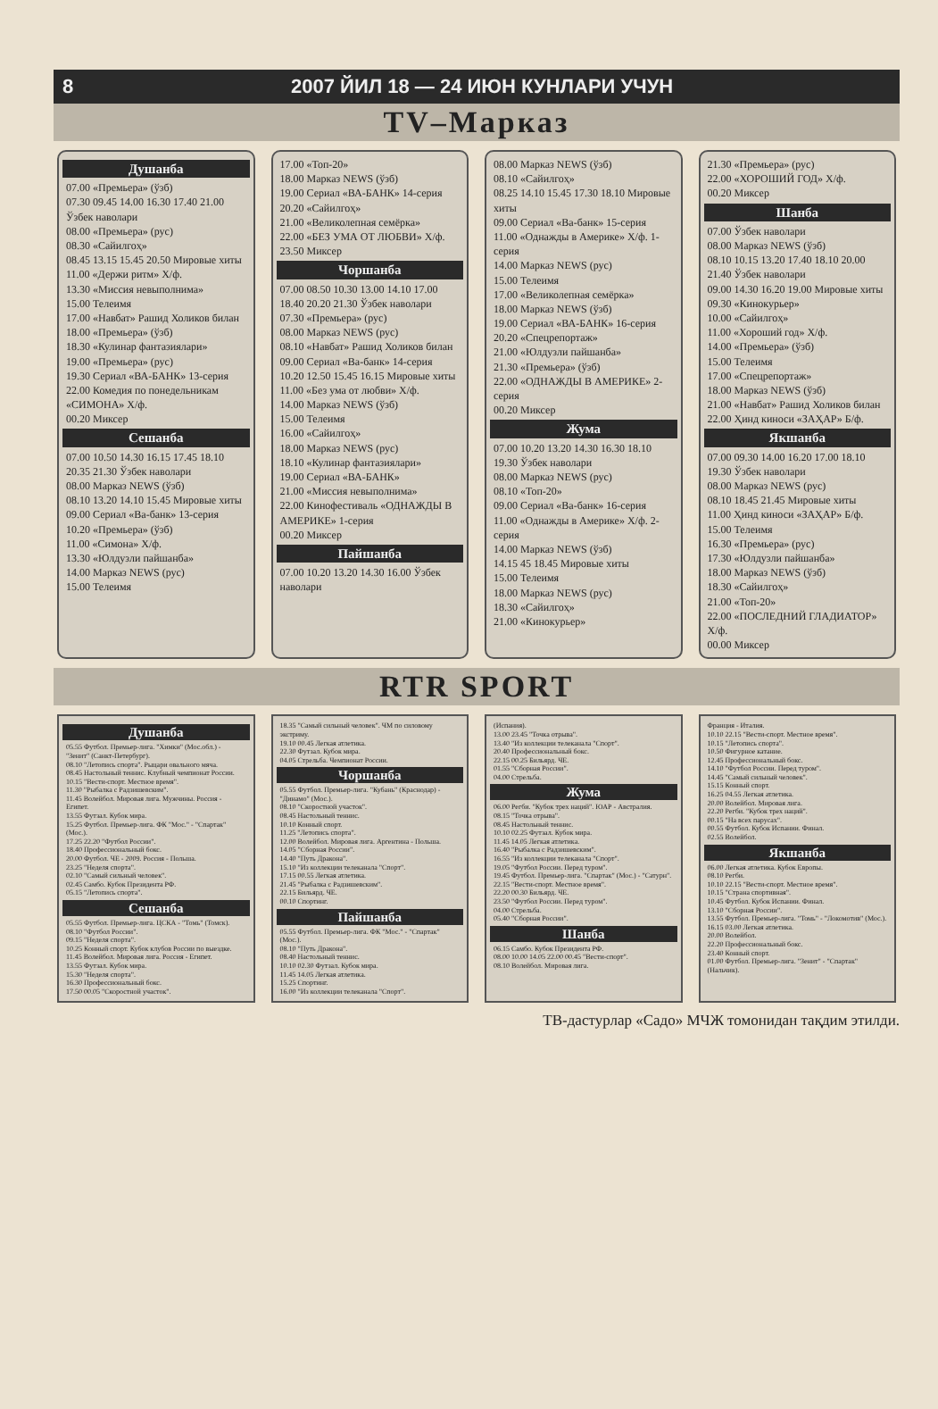8 2007 ЙИЛ 18 — 24 ИЮН КУНЛАРИ УЧУН
TV–Марказ
Душанба
07.00 «Премьера» (ўзб)
07.30 09.45 14.00 16.30 17.40 21.00 Ўзбек наволари
08.00 «Премьера» (рус)
08.30 «Сайилгоҳ»
08.45 13.15 15.45 20.50 Мировые хиты
11.00 «Держи ритм» Х/ф.
13.30 «Миссия невыполнима»
15.00 Телеимя
17.00 «Навбат» Рашид Холиков билан
18.00 «Премьера» (ўзб)
18.30 «Кулинар фантазиялари»
19.00 «Премьера» (рус)
19.30 Сериал «ВА-БАНК» 13-серия
22.00 Комедия по понедельникам «СИМОНА» Х/ф.
00.20 Миксер
Сешанба
07.00 10.50 14.30 16.15 17.45 18.10 20.35 21.30 Ўзбек наволари
08.00 Марказ NEWS (ўзб)
08.10 13.20 14.10 15.45 Мировые хиты
09.00 Сериал «Ва-банк» 13-серия
10.20 «Премьера» (ўзб)
11.00 «Симона» Х/ф.
13.30 «Юлдузли пайшанба»
14.00 Марказ NEWS (рус)
15.00 Телеимя
17.00 «Топ-20»
18.00 Марказ NEWS (ўзб)
19.00 Сериал «ВА-БАНК» 14-серия
20.20 «Сайилгоҳ»
21.00 «Великолепная семёрка»
22.00 «БЕЗ УМА ОТ ЛЮБВИ» Х/ф.
23.50 Миксер
Чоршанба
07.00 08.50 10.30 13.00 14.10 17.00 18.40 20.20 21.30 Ўзбек наволари
07.30 «Премьера» (рус)
08.00 Марказ NEWS (рус)
08.10 «Навбат» Рашид Холиков билан
09.00 Сериал «Ва-банк» 14-серия
10.20 12.50 15.45 16.15 Мировые хиты
11.00 «Без ума от любви» Х/ф.
14.00 Марказ NEWS (ўзб)
15.00 Телеимя
16.00 «Сайилгоҳ»
18.00 Марказ NEWS (рус)
18.10 «Кулинар фантазиялари»
19.00 Сериал «ВА-БАНК»
21.00 «Миссия невыполнима»
22.00 Кинофестиваль «ОДНАЖДЫ В АМЕРИКЕ» 1-серия
00.20 Миксер
Пайшанба
07.00 10.20 13.20 14.30 16.00 Ўзбек наволари
08.00 Марказ NEWS (ўзб)
08.10 «Сайилгоҳ»
08.25 14.10 15.45 17.30 18.10 Мировые хиты
09.00 Сериал «Ва-банк» 15-серия
11.00 «Однажды в Америке» Х/ф. 1-серия
14.00 Марказ NEWS (рус)
15.00 Телеимя
17.00 «Великолепная семёрка»
18.00 Марказ NEWS (ўзб)
19.00 Сериал «ВА-БАНК» 16-серия
20.20 «Спецрепортаж»
21.00 «Юлдузли пайшанба»
21.30 «Премьера» (ўзб)
22.00 «ОДНАЖДЫ В АМЕРИКЕ» 2-серия
00.20 Миксер
Жума
07.00 10.20 13.20 14.30 16.30 18.10 19.30 Ўзбек наволари
08.00 Марказ NEWS (рус)
08.10 «Топ-20»
09.00 Сериал «Ва-банк» 16-серия
11.00 «Однажды в Америке» Х/ф. 2-серия
14.00 Марказ NEWS (ўзб)
14.15 45 18.45 Мировые хиты
15.00 Телеимя
18.00 Марказ NEWS (рус)
18.30 «Сайилгоҳ»
21.00 «Кинокурьер»
21.30 «Премьера» (рус)
22.00 «ХОРОШИЙ ГОД» Х/ф.
00.20 Миксер
Шанба
07.00 Ўзбек наволари
08.00 Марказ NEWS (ўзб)
08.10 10.15 13.20 17.40 18.10 20.00 21.40 Ўзбек наволари
09.00 14.30 16.20 19.00 Мировые хиты
09.30 «Кинокурьер»
10.00 «Сайилгоҳ»
11.00 «Хороший год» Х/ф.
14.00 «Премьера» (ўзб)
15.00 Телеимя
17.00 «Спецрепортаж»
18.00 Марказ NEWS (ўзб)
21.00 «Навбат» Рашид Холиков билан
22.00 Ҳинд киноси «ЗАҲАР» Б/ф.
Якшанба
07.00 09.30 14.00 16.20 17.00 18.10 19.30 Ўзбек наволари
08.00 Марказ NEWS (рус)
08.10 18.45 21.45 Мировые хиты
11.00 Ҳинд киноси «ЗАҲАР» Б/ф.
15.00 Телеимя
16.30 «Премьера» (рус)
17.30 «Юлдузли пайшанба»
18.00 Марказ NEWS (ўзб)
18.30 «Сайилгоҳ»
21.00 «Топ-20»
22.00 «ПОСЛЕДНИЙ ГЛАДИАТОР» Х/ф.
00.00 Миксер
RTR SPORT
Душанба
05.55 Футбол. Премьер-лига. "Химки" (Мос.обл.) - "Зенит" (Санкт-Петербург).
08.10 "Летопись спорта". Рыцари овального мяча.
08.45 Настольный теннис. Клубный чемпионат России.
10.15 "Вести-спорт. Местное время".
11.30 "Рыбалка с Радзишевским".
11.45 Волейбол. Мировая лига. Мужчины. Россия - Египет.
13.55 Футзал. Кубок мира.
15.25 Футбол. Премьер-лига. ФК "Мос." - "Спартак" (Мос.).
17.25 22.20 "Футбол России".
18.40 Профессиональный бокс.
20.00 Футбол. ЧЕ - 2009. Россия - Польша.
23.25 "Неделя спорта".
02.10 "Самый сильный человек".
02.45 Самбо. Кубок Президента РФ.
05.15 "Летопись спорта".
Сешанба
05.55 Футбол. Премьер-лига. ЦСКА - "Томь" (Томск).
08.10 "Футбол России".
09.15 "Неделя спорта".
10.25 Конный спорт. Кубок клубов России по выездке.
11.45 Волейбол. Мировая лига. Россия - Египет.
13.55 Футзал. Кубок мира.
15.30 "Неделя спорта".
16.30 Профессиональный бокс.
17.50 00.05 "Скоростной участок".
18.35 "Самый сильный человек". ЧМ по силовому экстриму.
19.10 00.45 Легкая атлетика.
22.30 Футзал. Кубок мира.
04.05 Стрельба. Чемпионат России.
Чоршанба
05.55 Футбол. Премьер-лига. "Кубань" (Краснодар) - "Динамо" (Мос.).
08.10 "Скоростной участок".
08.45 Настольный теннис.
10.10 Конный спорт.
11.25 "Летопись спорта".
12.00 Волейбол. Мировая лига. Аргентина - Польша.
14.05 "Сборная России".
14.40 "Путь Дракона".
15.10 "Из коллекции телеканала "Спорт".
17.15 00.55 Легкая атлетика.
21.45 "Рыбалка с Радзишевским".
22.15 Бильярд. ЧЕ.
00.10 Спортинг.
Пайшанба
05.55 Футбол. Премьер-лига. ФК "Мос." - "Спартак" (Мос.).
08.10 "Путь Дракона".
08.40 Настольный теннис.
10.10 02.30 Футзал. Кубок мира.
11.45 14.05 Легкая атлетика.
15.25 Спортинг.
16.00 "Из коллекции телеканала "Спорт".
(Испания).
13.00 23.45 "Точка отрыва".
13.40 "Из коллекции телеканала "Спорт".
20.40 Профессиональный бокс.
22.15 00.25 Бильярд. ЧЕ.
01.55 "Сборная России".
04.00 Стрельба.
Жума
06.00 Регби. "Кубок трех наций". ЮАР - Австралия.
08.15 "Точка отрыва".
08.45 Настольный теннис.
10.10 02.25 Футзал. Кубок мира.
11.45 14.05 Легкая атлетика.
16.40 "Рыбалка с Радзишевским".
16.55 "Из коллекции телеканала "Спорт".
19.05 "Футбол России. Перед туром".
19.45 Футбол. Премьер-лига. "Спартак" (Мос.) - "Сатурн".
22.15 "Вести-спорт. Местное время".
22.20 00.30 Бильярд. ЧЕ.
23.50 "Футбол России. Перед туром".
04.00 Стрельба.
05.40 "Сборная России".
Шанба
06.15 Самбо. Кубок Президента РФ.
08.00 10.00 14.05 22.00 00.45 "Вести-спорт".
08.10 Волейбол. Мировая лига.
Франция - Италия.
10.10 22.15 "Вести-спорт. Местное время".
10.15 "Летопись спорта".
10.50 Фигурное катание.
12.45 Профессиональный бокс.
14.10 "Футбол России. Перед туром".
14.45 "Самый сильный человек".
15.15 Конный спорт.
16.25 04.55 Легкая атлетика.
20.00 Волейбол. Мировая лига.
22.20 Регби. "Кубок трех наций".
00.15 "На всех парусах".
00.55 Футбол. Кубок Испании. Финал.
02.55 Волейбол.
Якшанба
06.00 Легкая атлетика. Кубок Европы.
08.10 Регби.
10.10 22.15 "Вести-спорт. Местное время".
10.15 "Страна спортивная".
10.45 Футбол. Кубок Испании. Финал.
13.10 "Сборная России".
13.55 Футбол. Премьер-лига. "Томь" - "Локомотив" (Мос.).
16.15 03.00 Легкая атлетика.
20.00 Волейбол.
22.20 Профессиональный бокс.
23.40 Конный спорт.
01.00 Футбол. Премьер-лига. "Зенит" - "Спартак" (Нальчик).
ТВ-дастурлар «Садо» МЧЖ томонидан тақдим этилди.